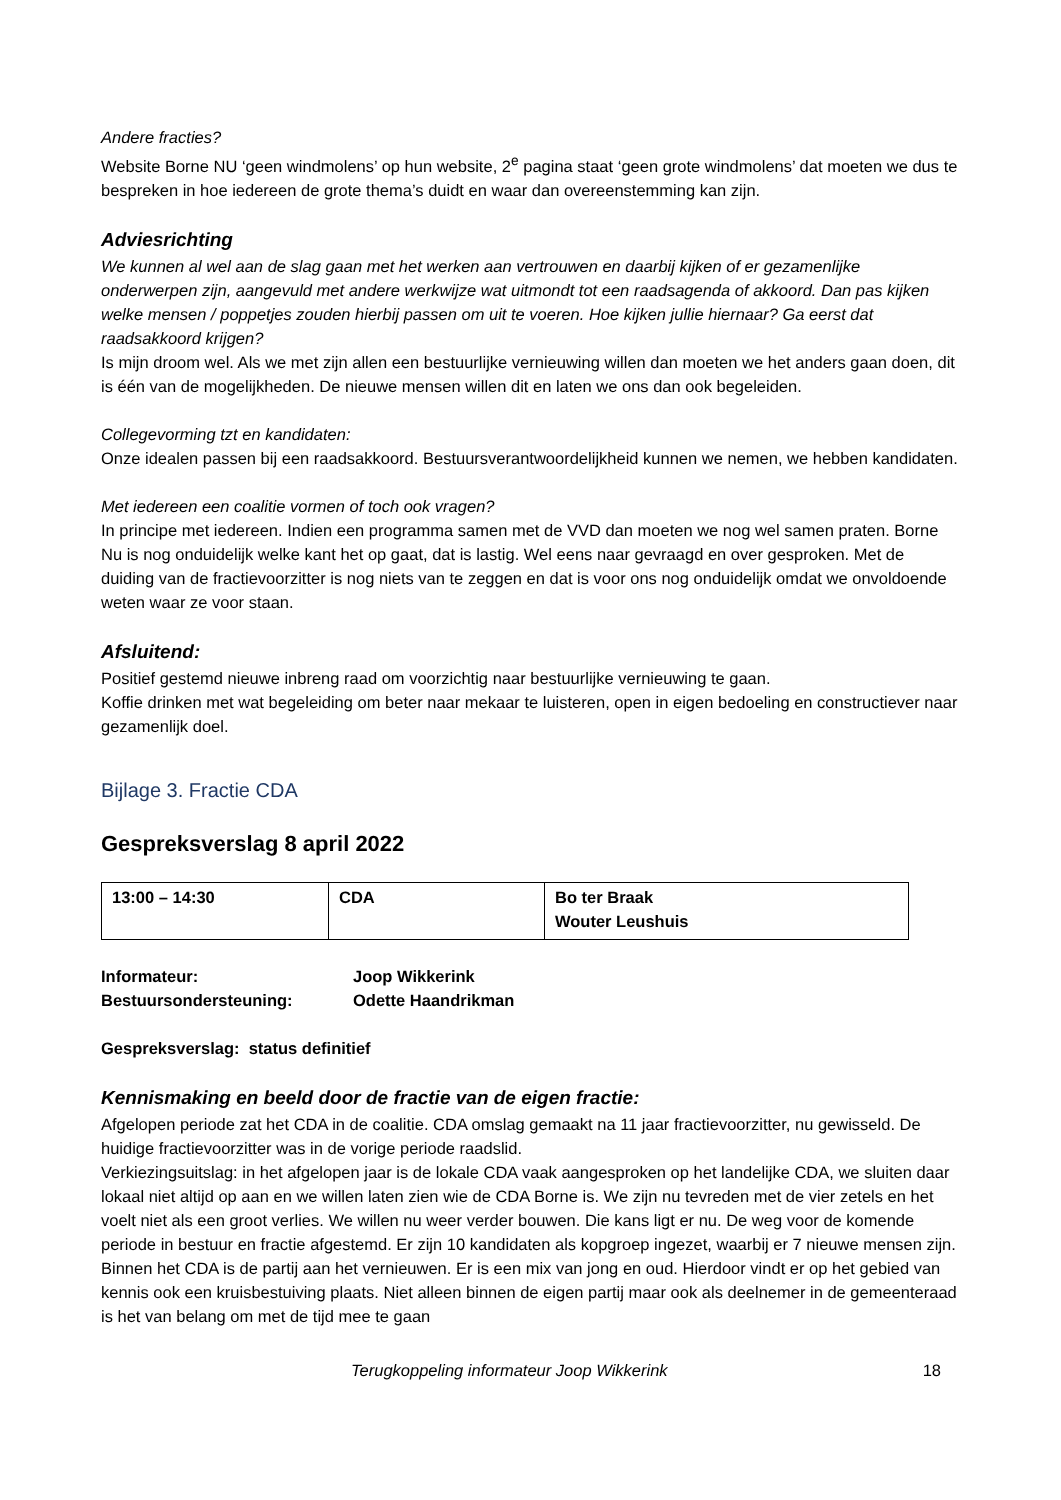Andere fracties?
Website Borne NU ‘geen windmolens’ op hun website, 2<sup>e</sup> pagina staat ‘geen grote windmolens’ dat moeten we dus te bespreken in hoe iedereen de grote thema’s duidt en waar dan overeenstemming kan zijn.
Adviesrichting
We kunnen al wel aan de slag gaan met het werken aan vertrouwen en daarbij kijken of er gezamenlijke onderwerpen zijn, aangevuld met andere werkwijze wat uitmondt tot een raadsagenda of akkoord. Dan pas kijken welke mensen / poppetjes zouden hierbij passen om uit te voeren. Hoe kijken jullie hiernaar? Ga eerst dat raadsakkoord krijgen?
Is mijn droom wel. Als we met zijn allen een bestuurlijke vernieuwing willen dan moeten we het anders gaan doen, dit is één van de mogelijkheden. De nieuwe mensen willen dit en laten we ons dan ook begeleiden.
Collegevorming tzt en kandidaten:
Onze idealen passen bij een raadsakkoord. Bestuursverantwoordelijkheid kunnen we nemen, we hebben kandidaten.
Met iedereen een coalitie vormen of toch ook vragen?
In principe met iedereen. Indien een programma samen met de VVD dan moeten we nog wel samen praten. Borne Nu is nog onduidelijk welke kant het op gaat, dat is lastig. Wel eens naar gevraagd en over gesproken. Met de duiding van de fractievoorzitter is nog niets van te zeggen en dat is voor ons nog onduidelijk omdat we onvoldoende weten waar ze voor staan.
Afsluitend:
Positief gestemd nieuwe inbreng raad om voorzichtig naar bestuurlijke vernieuwing te gaan.
Koffie drinken met wat begeleiding om beter naar mekaar te luisteren, open in eigen bedoeling en constructiever naar gezamenlijk doel.
Bijlage 3. Fractie CDA
Gespreksverslag 8 april 2022
| 13:00 – 14:30 | CDA | Bo ter Braak Wouter Leushuis |
Informateur: Joop Wikkerink
Bestuursondersteuning: Odette Haandrikman
Gespreksverslag: status definitief
Kennismaking en beeld door de fractie van de eigen fractie:
Afgelopen periode zat het CDA in de coalitie. CDA omslag gemaakt na 11 jaar fractievoorzitter, nu gewisseld. De huidige fractievoorzitter was in de vorige periode raadslid.
Verkiezingsuitslag: in het afgelopen jaar is de lokale CDA vaak aangesproken op het landelijke CDA, we sluiten daar lokaal niet altijd op aan en we willen laten zien wie de CDA Borne is. We zijn nu tevreden met de vier zetels en het voelt niet als een groot verlies. We willen nu weer verder bouwen. Die kans ligt er nu. De weg voor de komende periode in bestuur en fractie afgestemd. Er zijn 10 kandidaten als kopgroep ingezet, waarbij er 7 nieuwe mensen zijn. Binnen het CDA is de partij aan het vernieuwen. Er is een mix van jong en oud. Hierdoor vindt er op het gebied van kennis ook een kruisbestuiving plaats. Niet alleen binnen de eigen partij maar ook als deelnemer in de gemeenteraad is het van belang om met de tijd mee te gaan
Terugkoppeling informateur Joop Wikkerink 18